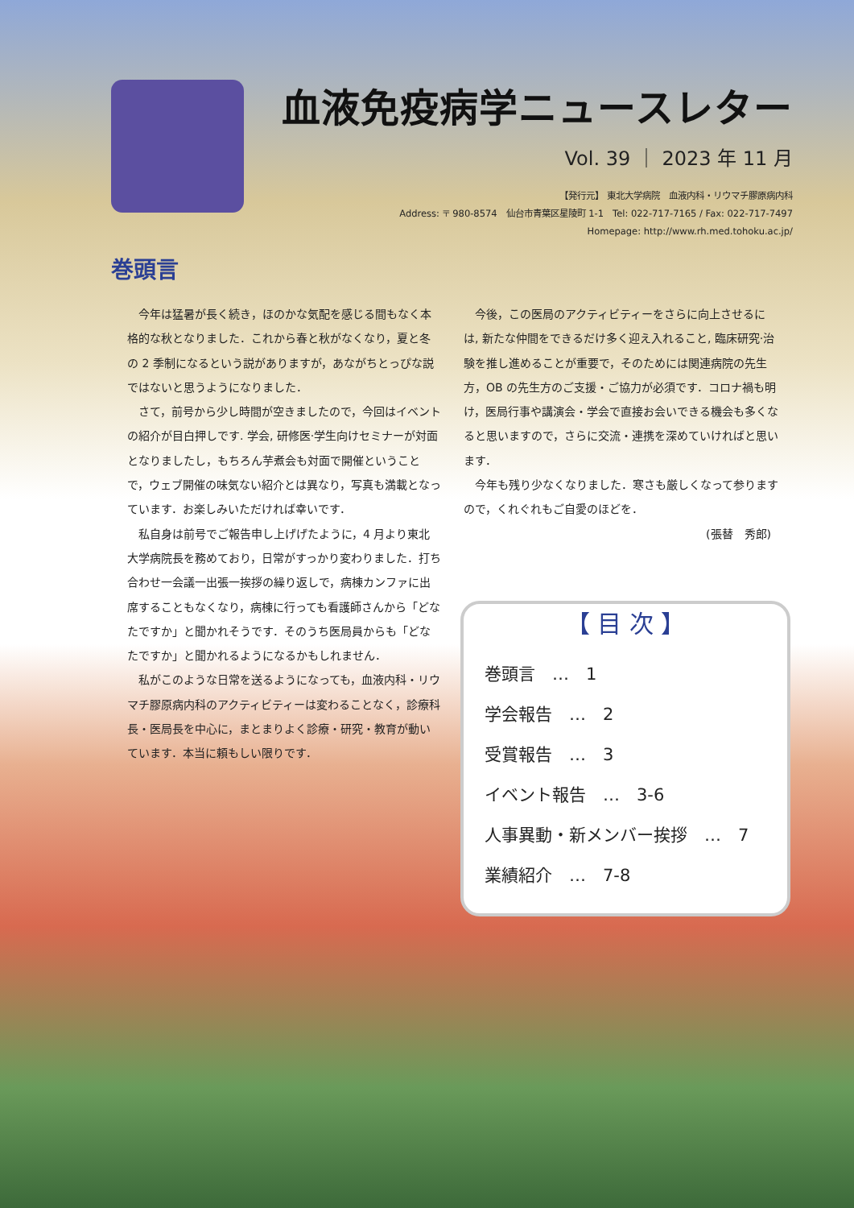血液免疫病学ニュースレター
Vol. 39 ｜ 2023 年 11 月
【発行元】 東北大学病院　血液内科・リウマチ膠原病内科
Address: 〒 980-8574　仙台市青葉区星陵町 1-1　Tel: 022-717-7165 / Fax: 022-717-7497
Homepage: http://www.rh.med.tohoku.ac.jp/
巻頭言
今年は猛暑が長く続き，ほのかな気配を感じる間もなく本格的な秋となりました．これから春と秋がなくなり，夏と冬の 2 季制になるという説がありますが，あながちとっぴな説ではないと思うようになりました．
さて，前号から少し時間が空きましたので，今回はイベントの紹介が目白押しです. 学会, 研修医·学生向けセミナーが対面となりましたし，もちろん芋煮会も対面で開催ということで，ウェブ開催の味気ない紹介とは異なり，写真も満載となっています．お楽しみいただければ幸いです．
私自身は前号でご報告申し上げげたように，4 月より東北大学病院長を務めており，日常がすっかり変わりました．打ち合わせ一会議一出張一挨拶の繰り返しで，病棟カンファに出席することもなくなり，病棟に行っても看護師さんから「どなたですか」と聞かれそうです．そのうち医局員からも「どなたですか」と聞かれるようになるかもしれません．
私がこのような日常を送るようになっても，血液内科・リウマチ膠原病内科のアクティビティーは変わることなく，診療科長・医局長を中心に，まとまりよく診療・研究・教育が動いています．本当に頼もしい限りです．
今後，この医局のアクティビティーをさらに向上させるには, 新たな仲間をできるだけ多く迎え入れること, 臨床研究·治験を推し進めることが重要で，そのためには関連病院の先生方，OB の先生方のご支援・ご協力が必須です．コロナ禍も明け，医局行事や講演会・学会で直接お会いできる機会も多くなると思いますので，さらに交流・連携を深めていければと思います．
今年も残り少なくなりました．寒さも厳しくなって参りますので，くれぐれもご自愛のほどを．
(張替　秀郎)
【 目 次 】
巻頭言　…　1
学会報告　…　2
受賞報告　…　3
イベント報告　…　3-6
人事異動・新メンバー挨拶　…　7
業績紹介　…　7-8